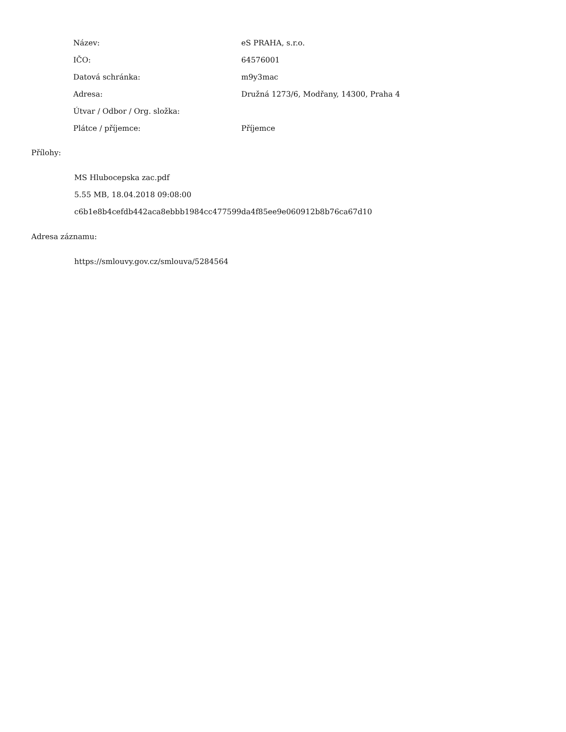| Název: | eS PRAHA, s.r.o. |
| IČO: | 64576001 |
| Datová schránka: | m9y3mac |
| Adresa: | Družná 1273/6, Modřany, 14300, Praha 4 |
| Útvar / Odbor / Org. složka: | |
| Plátce / příjemce: | Příjemce |
Přílohy:
MS Hlubocepska zac.pdf
5.55 MB, 18.04.2018 09:08:00
c6b1e8b4cefdb442aca8ebbb1984cc477599da4f85ee9e060912b8b76ca67d10
Adresa záznamu:
https://smlouvy.gov.cz/smlouva/5284564